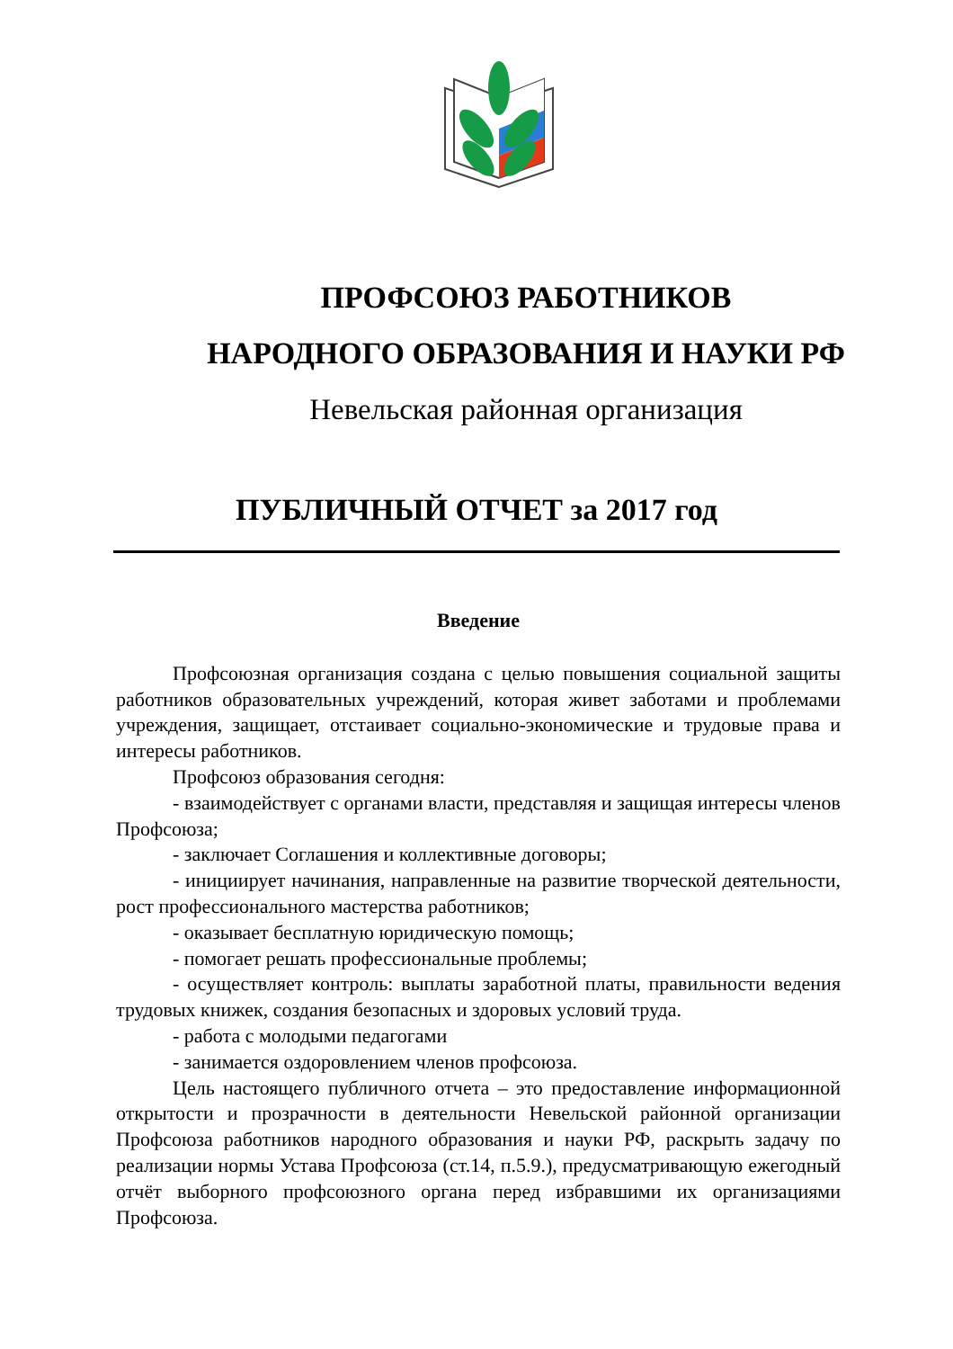ПРОФСОЮЗ РАБОТНИКОВ
НАРОДНОГО ОБРАЗОВАНИЯ И НАУКИ РФ
Невельская районная организация
ПУБЛИЧНЫЙ ОТЧЕТ за 2017 год
Введение
Профсоюзная организация создана с целью повышения социальной защиты работников образовательных учреждений, которая живет заботами и проблемами учреждения, защищает, отстаивает социально-экономические и трудовые права и интересы работников.
Профсоюз образования сегодня:
- взаимодействует с органами власти, представляя и защищая интересы членов Профсоюза;
- заключает Соглашения и коллективные договоры;
- инициирует начинания, направленные на развитие творческой деятельности, рост профессионального мастерства работников;
- оказывает бесплатную юридическую помощь;
- помогает решать профессиональные проблемы;
- осуществляет контроль: выплаты заработной платы, правильности ведения трудовых книжек, создания безопасных и здоровых условий труда.
- работа с молодыми педагогами
- занимается оздоровлением членов профсоюза.
Цель настоящего публичного отчета – это предоставление информационной открытости и прозрачности в деятельности Невельской районной организации Профсоюза работников народного образования и науки РФ, раскрыть задачу по реализации нормы Устава Профсоюза (ст.14, п.5.9.), предусматривающую ежегодный отчёт выборного профсоюзного органа перед избравшими их организациями Профсоюза.